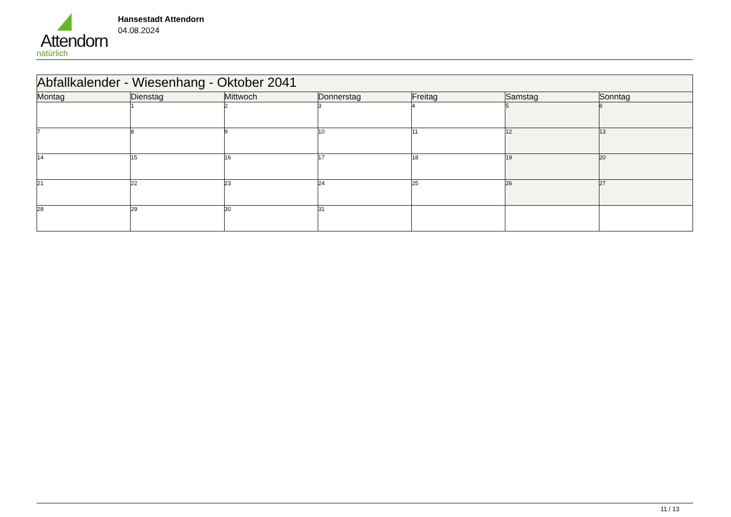Attendorn
natürlich
Hansestadt Attendorn
04.08.2024
| Abfallkalender - Wiesenhang - Oktober 2041 | | | | | | |
| Montag | Dienstag | Mittwoch | Donnerstag | Freitag | Samstag | Sonntag |
| | 1 | 2 | 3 | 4 | 5 | 6 |
| 7 | 8 | 9 | 10 | 11 | 12 | 13 |
| 14 | 15 | 16 | 17 | 18 | 19 | 20 |
| 21 | 22 | 23 | 24 | 25 | 26 | 27 |
| 28 | 29 | 30 | 31 | | | |
11 / 13